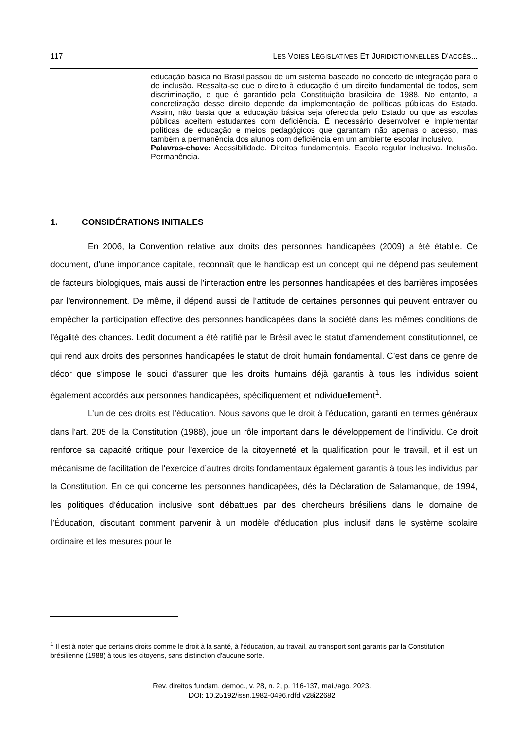117 LES VOIES LÉGISLATIVES ET JURIDICTIONNELLES D'ACCÈS…
educação básica no Brasil passou de um sistema baseado no conceito de integração para o de inclusão. Ressalta-se que o direito à educação é um direito fundamental de todos, sem discriminação, e que é garantido pela Constituição brasileira de 1988. No entanto, a concretização desse direito depende da implementação de políticas públicas do Estado. Assim, não basta que a educação básica seja oferecida pelo Estado ou que as escolas públicas aceitem estudantes com deficiência. É necessário desenvolver e implementar políticas de educação e meios pedagógicos que garantam não apenas o acesso, mas também a permanência dos alunos com deficiência em um ambiente escolar inclusivo.
Palavras-chave: Acessibilidade. Direitos fundamentais. Escola regular inclusiva. Inclusão. Permanência.
1. CONSIDÉRATIONS INITIALES
En 2006, la Convention relative aux droits des personnes handicapées (2009) a été établie. Ce document, d'une importance capitale, reconnaît que le handicap est un concept qui ne dépend pas seulement de facteurs biologiques, mais aussi de l'interaction entre les personnes handicapées et des barrières imposées par l'environnement. De même, il dépend aussi de l’attitude de certaines personnes qui peuvent entraver ou empêcher la participation effective des personnes handicapées dans la société dans les mêmes conditions de l'égalité des chances. Ledit document a été ratifié par le Brésil avec le statut d'amendement constitutionnel, ce qui rend aux droits des personnes handicapées le statut de droit humain fondamental. C’est dans ce genre de décor que s’impose le souci d'assurer que les droits humains déjà garantis à tous les individus soient également accordés aux personnes handicapées, spécifiquement et individuellement<sup>1</sup>.
L’un de ces droits est l’éducation. Nous savons que le droit à l'éducation, garanti en termes généraux dans l'art. 205 de la Constitution (1988), joue un rôle important dans le développement de l’individu. Ce droit renforce sa capacité critique pour l'exercice de la citoyenneté et la qualification pour le travail, et il est un mécanisme de facilitation de l'exercice d’autres droits fondamentaux également garantis à tous les individus par la Constitution. En ce qui concerne les personnes handicapées, dès la Déclaration de Salamanque, de 1994, les politiques d'éducation inclusive sont débattues par des chercheurs brésiliens dans le domaine de l’Éducation, discutant comment parvenir à un modèle d’éducation plus inclusif dans le système scolaire ordinaire et les mesures pour le
<sup>1</sup> Il est à noter que certains droits comme le droit à la santé, à l'éducation, au travail, au transport sont garantis par la Constitution brésilienne (1988) à tous les citoyens, sans distinction d'aucune sorte.
Rev. direitos fundam. democ., v. 28, n. 2, p. 116-137, mai./ago. 2023.
DOI: 10.25192/issn.1982-0496.rdfd v28i22682